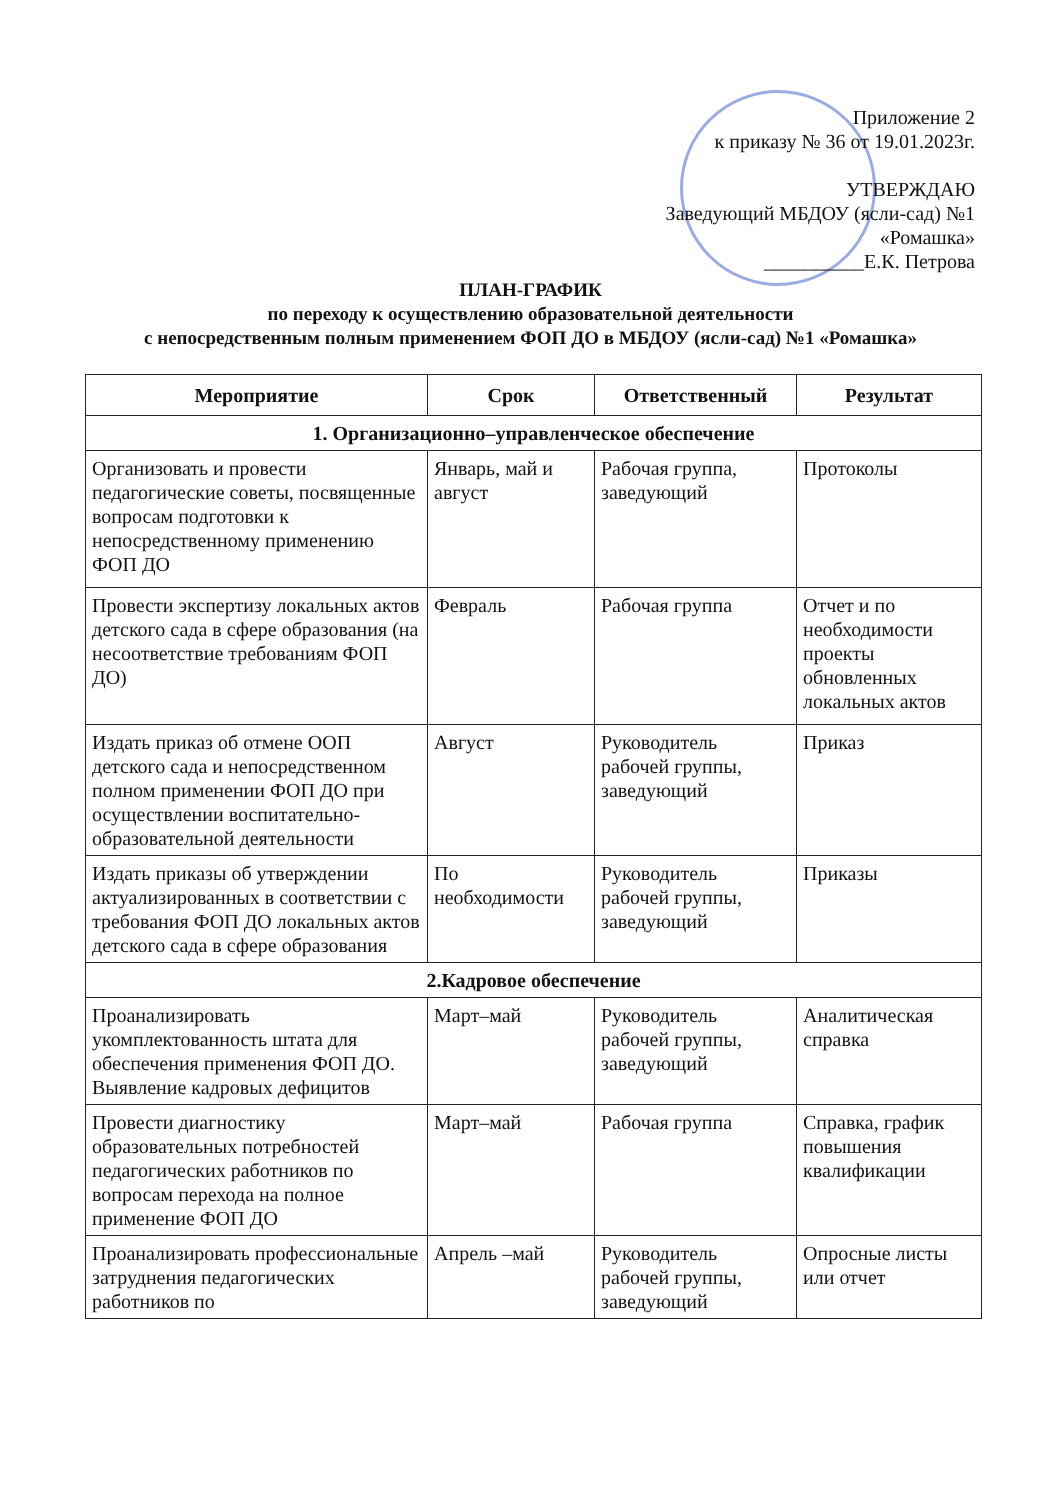Приложение 2
к приказу № 36 от 19.01.2023г.
УТВЕРЖДАЮ
Заведующий МБДОУ (ясли-сад) №1
«Ромашка»
__________Е.К. Петрова
ПЛАН-ГРАФИК
по переходу к осуществлению образовательной деятельности
с непосредственным полным применением ФОП ДО в МБДОУ (ясли-сад) №1 «Ромашка»
| Мероприятие | Срок | Ответственный | Результат |
| --- | --- | --- | --- |
| 1. Организационно–управленческое обеспечение | | | |
| Организовать и провести педагогические советы, посвященные вопросам подготовки к непосредственному применению ФОП ДО | Январь, май и август | Рабочая группа, заведующий | Протоколы |
| Провести экспертизу локальных актов детского сада в сфере образования (на несоответствие требованиям ФОП ДО) | Февраль | Рабочая группа | Отчет и по необходимости проекты обновленных локальных актов |
| Издать приказ об отмене ООП детского сада и непосредственном полном применении ФОП ДО при осуществлении воспитательно-образовательной деятельности | Август | Руководитель рабочей группы, заведующий | Приказ |
| Издать приказы об утверждении актуализированных в соответствии с требования ФОП ДО локальных актов детского сада в сфере образования | По необходимости | Руководитель рабочей группы, заведующий | Приказы |
| 2.Кадровое обеспечение | | | |
| Проанализировать укомплектованность штата для обеспечения применения ФОП ДО. Выявление кадровых дефицитов | Март–май | Руководитель рабочей группы, заведующий | Аналитическая справка |
| Провести диагностику образовательных потребностей педагогических работников по вопросам перехода на полное применение ФОП ДО | Март–май | Рабочая группа | Справка, график повышения квалификации |
| Проанализировать профессиональные затруднения педагогических работников по | Апрель –май | Руководитель рабочей группы, заведующий | Опросные листы или отчет |